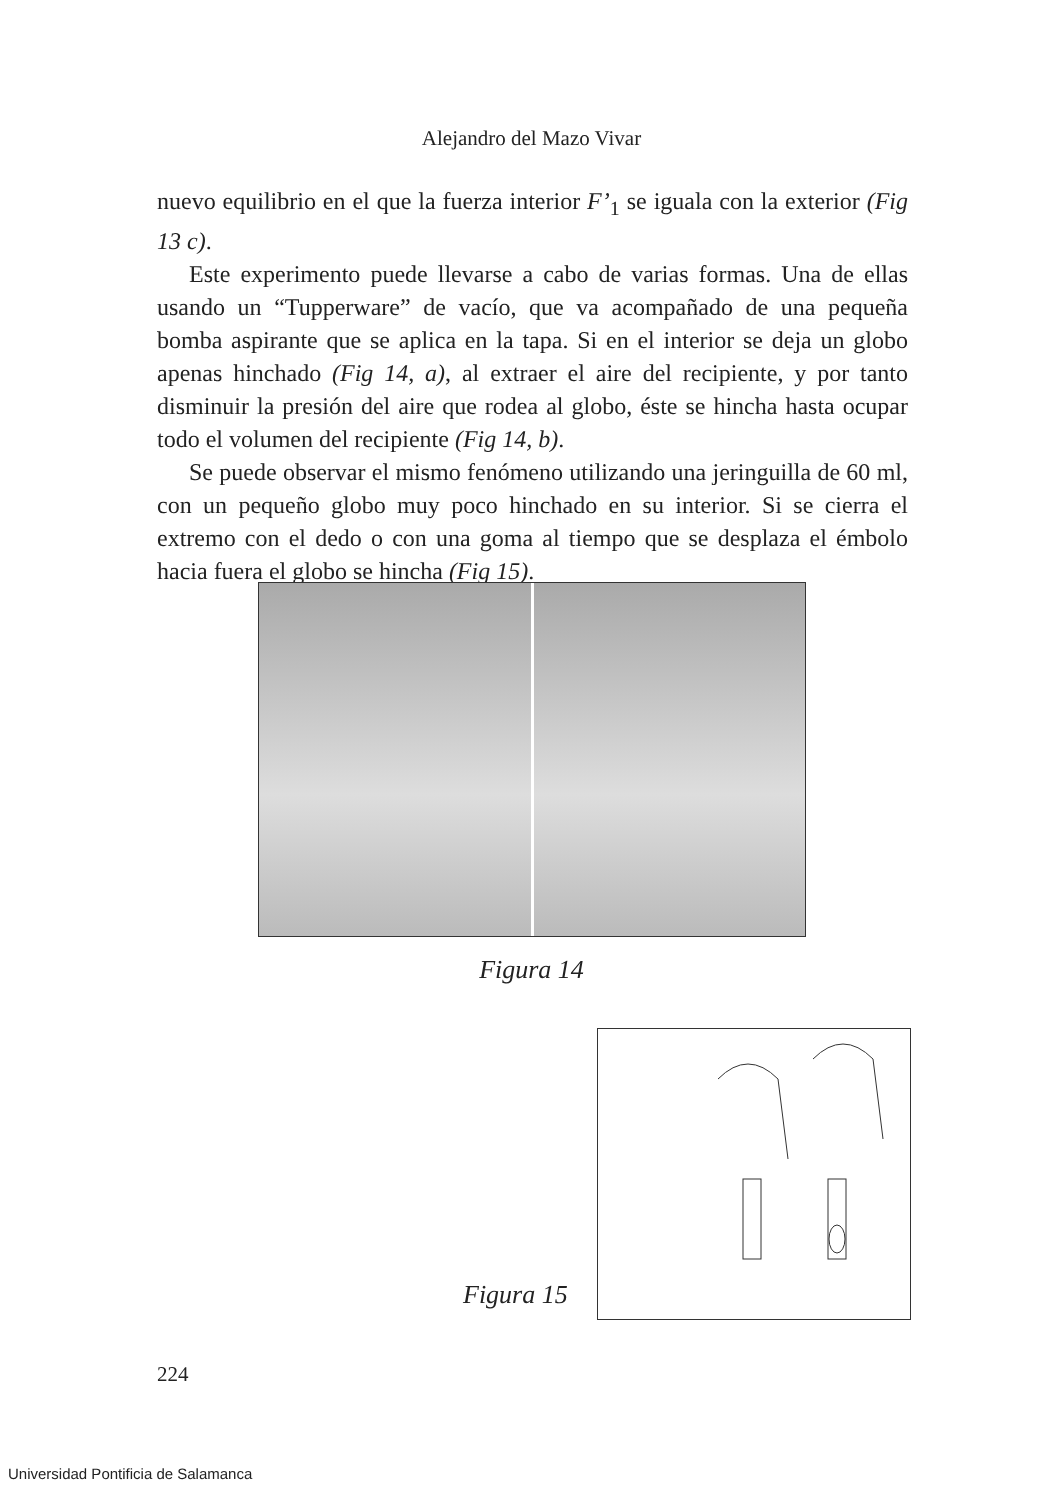Alejandro del Mazo Vivar
nuevo equilibrio en el que la fuerza interior F’<sub>1</sub> se iguala con la exterior (Fig 13 c).
Este experimento puede llevarse a cabo de varias formas. Una de ellas usando un “Tupperware” de vacío, que va acompañado de una pequeña bomba aspirante que se aplica en la tapa. Si en el interior se deja un globo apenas hinchado (Fig 14, a), al extraer el aire del recipiente, y por tanto disminuir la presión del aire que rodea al globo, éste se hincha hasta ocupar todo el volumen del recipiente (Fig 14, b).
Se puede observar el mismo fenómeno utilizando una jeringuilla de 60 ml, con un pequeño globo muy poco hinchado en su interior. Si se cierra el extremo con el dedo o con una goma al tiempo que se desplaza el émbolo hacia fuera el globo se hincha (Fig 15).
Figura 14
Figura 15
224
Universidad Pontificia de Salamanca